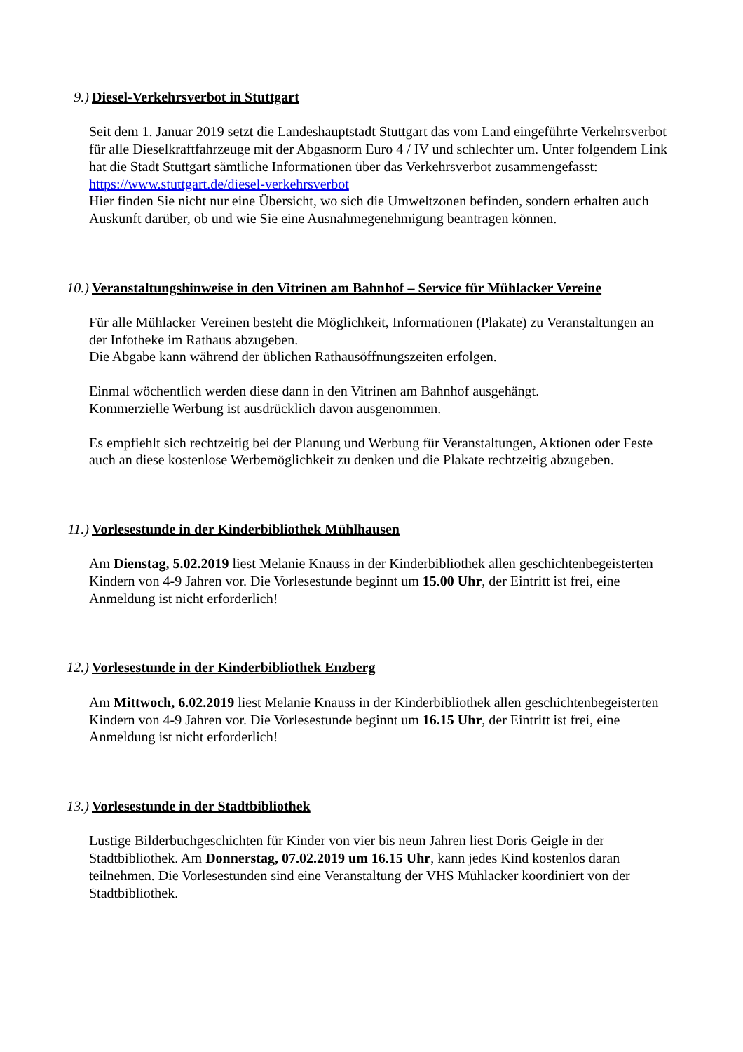9.) Diesel-Verkehrsverbot in Stuttgart
Seit dem 1. Januar 2019 setzt die Landeshauptstadt Stuttgart das vom Land eingeführte Verkehrsverbot für alle Dieselkraftfahrzeuge mit der Abgasnorm Euro 4 / IV und schlechter um. Unter folgendem Link hat die Stadt Stuttgart sämtliche Informationen über das Verkehrsverbot zusammengefasst: https://www.stuttgart.de/diesel-verkehrsverbot
Hier finden Sie nicht nur eine Übersicht, wo sich die Umweltzonen befinden, sondern erhalten auch Auskunft darüber, ob und wie Sie eine Ausnahmegenehmigung beantragen können.
10.) Veranstaltungshinweise in den Vitrinen am Bahnhof – Service für Mühlacker Vereine
Für alle Mühlacker Vereinen besteht die Möglichkeit, Informationen (Plakate) zu Veranstaltungen an der Infotheke im Rathaus abzugeben.
Die Abgabe kann während der üblichen Rathausöffnungszeiten erfolgen.
Einmal wöchentlich werden diese dann in den Vitrinen am Bahnhof ausgehängt.
Kommerzielle Werbung ist ausdrücklich davon ausgenommen.
Es empfiehlt sich rechtzeitig bei der Planung und Werbung für Veranstaltungen, Aktionen oder Feste auch an diese kostenlose Werbemöglichkeit zu denken und die Plakate rechtzeitig abzugeben.
11.) Vorlesestunde in der Kinderbibliothek Mühlhausen
Am Dienstag, 5.02.2019 liest Melanie Knauss in der Kinderbibliothek allen geschichtenbegeisterten Kindern von 4-9 Jahren vor. Die Vorlesestunde beginnt um 15.00 Uhr, der Eintritt ist frei, eine Anmeldung ist nicht erforderlich!
12.) Vorlesestunde in der Kinderbibliothek Enzberg
Am Mittwoch, 6.02.2019 liest Melanie Knauss in der Kinderbibliothek allen geschichtenbegeisterten Kindern von 4-9 Jahren vor. Die Vorlesestunde beginnt um 16.15 Uhr, der Eintritt ist frei, eine Anmeldung ist nicht erforderlich!
13.) Vorlesestunde in der Stadtbibliothek
Lustige Bilderbuchgeschichten für Kinder von vier bis neun Jahren liest Doris Geigle in der Stadtbibliothek. Am Donnerstag, 07.02.2019 um 16.15 Uhr, kann jedes Kind kostenlos daran teilnehmen. Die Vorlesestunden sind eine Veranstaltung der VHS Mühlacker koordiniert von der Stadtbibliothek.